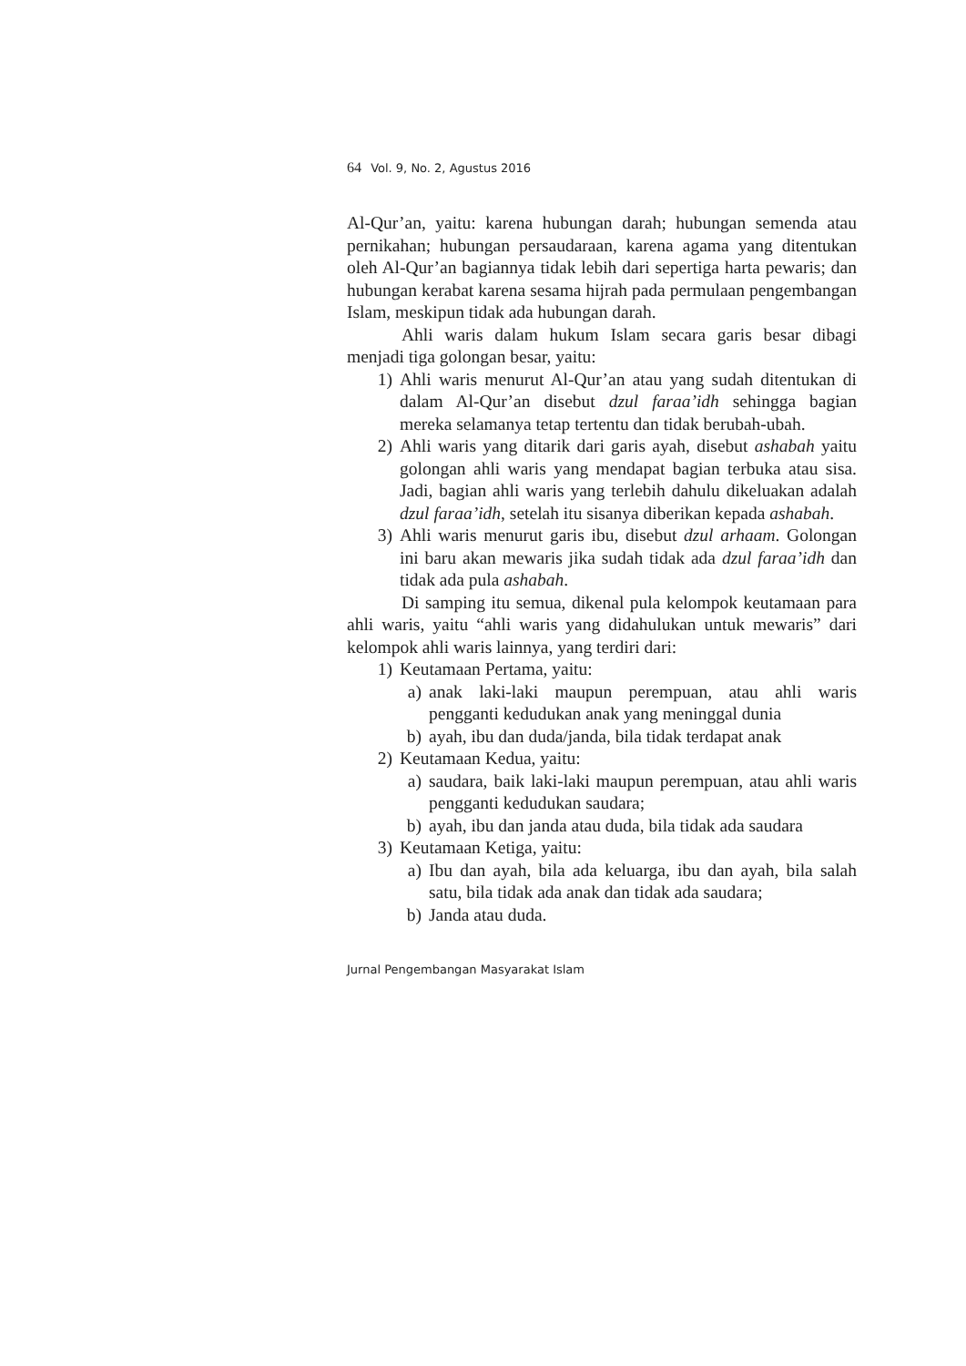64 Vol. 9, No. 2, Agustus 2016
Al-Qur’an, yaitu: karena hubungan darah; hubungan semenda atau pernikahan; hubungan persaudaraan, karena agama yang ditentukan oleh Al-Qur’an bagiannya tidak lebih dari sepertiga harta pewaris; dan hubungan kerabat karena sesama hijrah pada permulaan pengembangan Islam, meskipun tidak ada hubungan darah.
Ahli waris dalam hukum Islam secara garis besar dibagi menjadi tiga golongan besar, yaitu:
1) Ahli waris menurut Al-Qur’an atau yang sudah ditentukan di dalam Al-Qur’an disebut dzul faraa’idh sehingga bagian mereka selamanya tetap tertentu dan tidak berubah-ubah.
2) Ahli waris yang ditarik dari garis ayah, disebut ashabah yaitu golongan ahli waris yang mendapat bagian terbuka atau sisa. Jadi, bagian ahli waris yang terlebih dahulu dikeluakan adalah dzul faraa’idh, setelah itu sisanya diberikan kepada ashabah.
3) Ahli waris menurut garis ibu, disebut dzul arhaam. Golongan ini baru akan mewaris jika sudah tidak ada dzul faraa’idh dan tidak ada pula ashabah.
Di samping itu semua, dikenal pula kelompok keutamaan para ahli waris, yaitu “ahli waris yang didahulukan untuk mewaris” dari kelompok ahli waris lainnya, yang terdiri dari:
1) Keutamaan Pertama, yaitu:
a) anak laki-laki maupun perempuan, atau ahli waris pengganti kedudukan anak yang meninggal dunia
b) ayah, ibu dan duda/janda, bila tidak terdapat anak
2) Keutamaan Kedua, yaitu:
a) saudara, baik laki-laki maupun perempuan, atau ahli waris pengganti kedudukan saudara;
b) ayah, ibu dan janda atau duda, bila tidak ada saudara
3) Keutamaan Ketiga, yaitu:
a) Ibu dan ayah, bila ada keluarga, ibu dan ayah, bila salah satu, bila tidak ada anak dan tidak ada saudara;
b) Janda atau duda.
Jurnal Pengembangan Masyarakat Islam